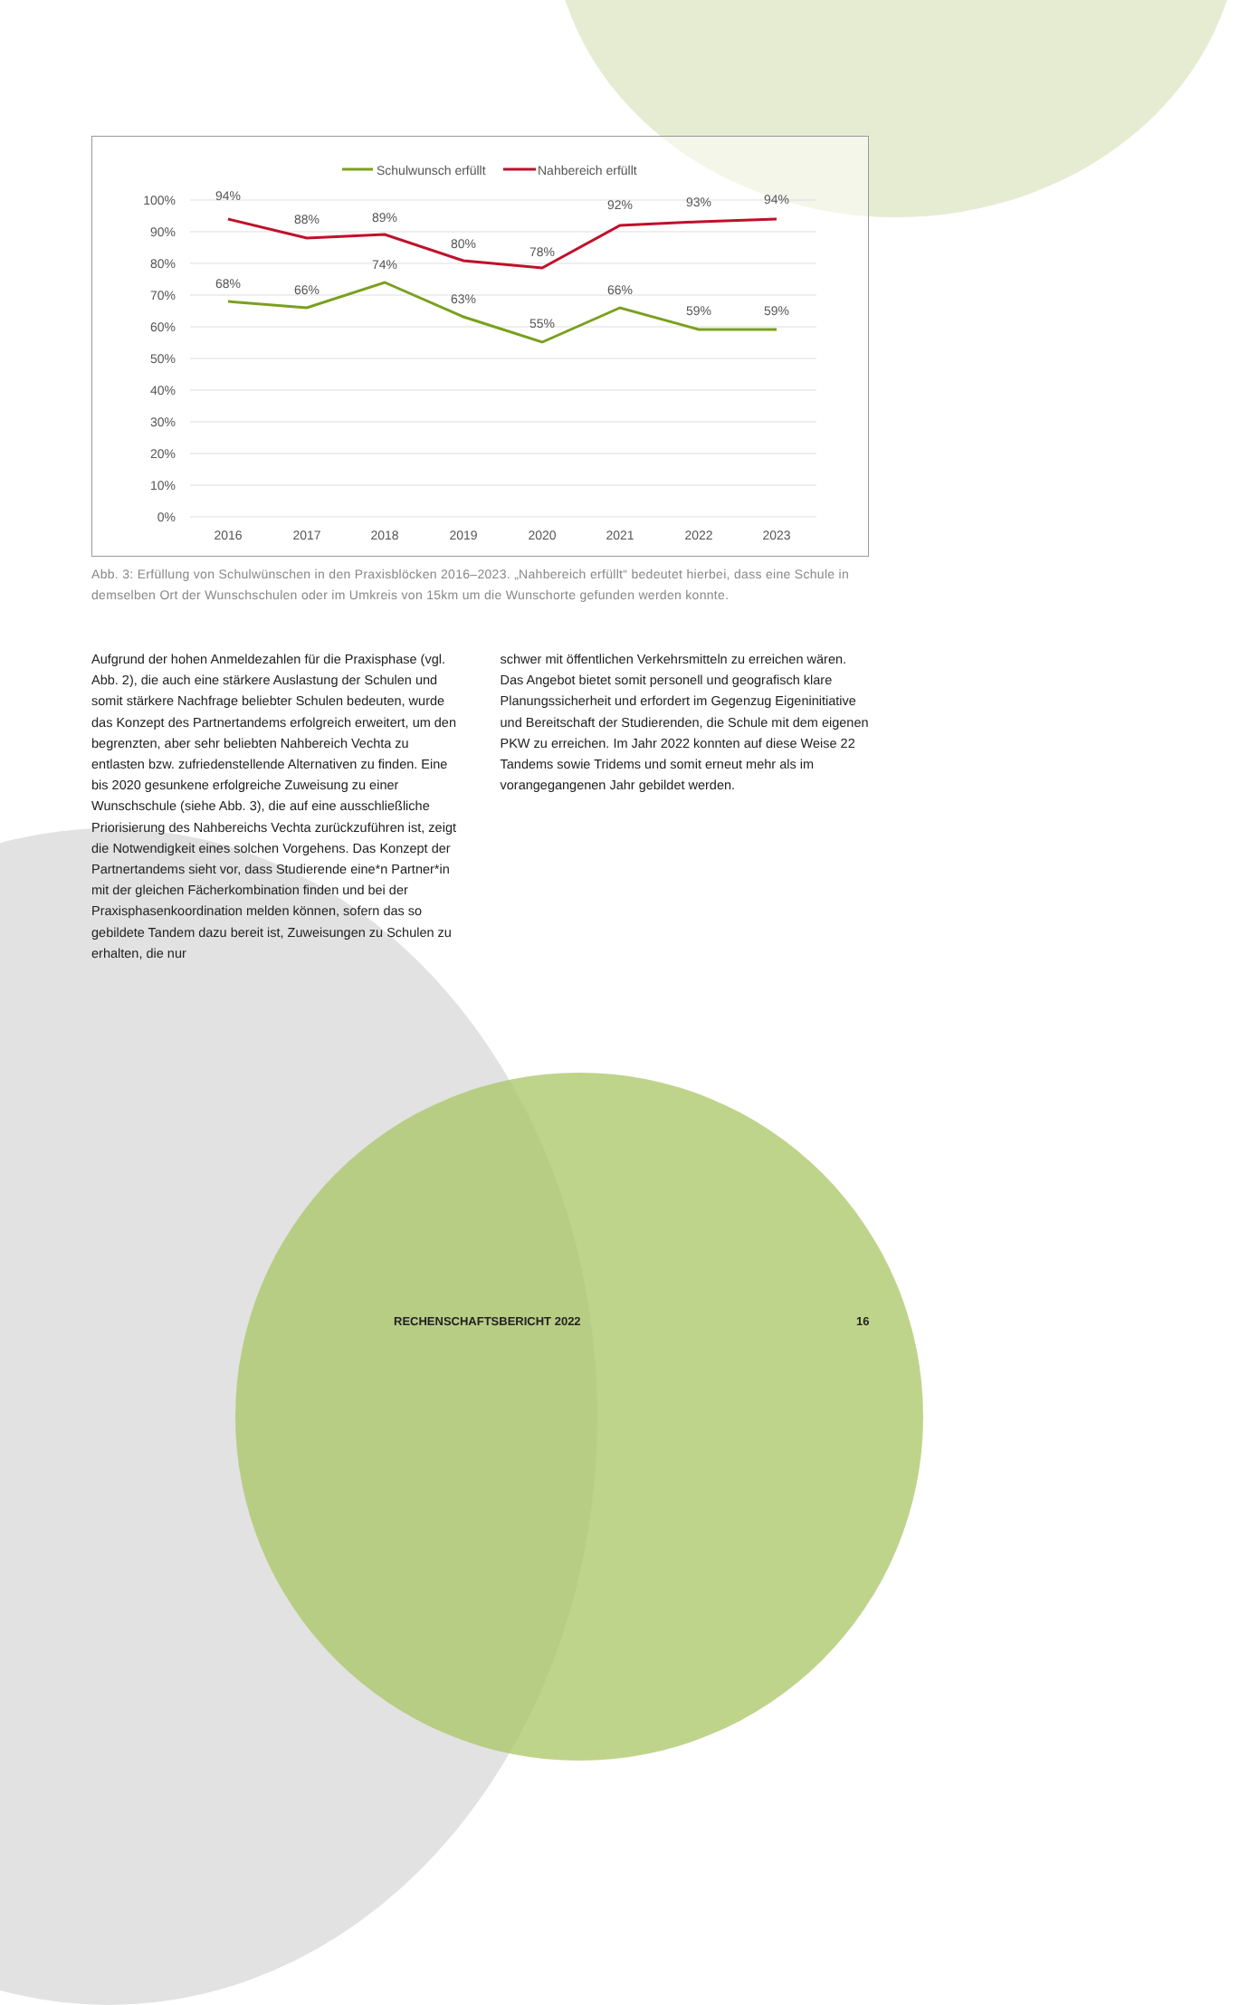Schulwunsch erfüllt
Nahbereich erfüllt
100%
90%
80%
70%
60%
50%
40%
30%
20%
10%
0%
94%
88%
89%
80%
78%
92%
93%
94%
68%
66%
74%
63%
55%
66%
59%
59%
2016
2017
2018
2019
2020
2021
2022
2023
Abb. 3: Erfüllung von Schulwünschen in den Praxisblöcken 2016–2023. „Nahbereich erfüllt“ bedeutet hierbei, dass eine Schule in demselben Ort der Wunschschulen oder im Umkreis von 15km um die Wunschorte gefunden werden konnte.
Aufgrund der hohen Anmeldezahlen für die Praxisphase (vgl. Abb. 2), die auch eine stärkere Auslastung der Schulen und somit stärkere Nachfrage beliebter Schulen bedeuten, wurde das Konzept des Partnertandems erfolgreich erweitert, um den begrenzten, aber sehr beliebten Nahbereich Vechta zu entlasten bzw. zufriedenstellende Alternativen zu finden. Eine bis 2020 gesunkene erfolgreiche Zuweisung zu einer Wunschschule (siehe Abb. 3), die auf eine ausschließliche Priorisierung des Nahbereichs Vechta zurückzufüh­ren ist, zeigt die Notwendigkeit eines solchen Vorgehens. Das Konzept der Partnertandems sieht vor, dass Studierende eine*n Partner*in mit der gleichen Fächerkombination finden und bei der Praxisphasenkoordination melden können, sofern das so gebildete Tandem dazu bereit ist, Zuweisungen zu Schulen zu erhalten, die nur
schwer mit öffentlichen Verkehrsmitteln zu erreichen wären. Das Angebot bietet somit personell und geografisch klare Planungssi­cherheit und erfordert im Gegenzug Eigeninitiative und Bereitschaft der Studierenden, die Schule mit dem eigenen PKW zu erreichen. Im Jahr 2022 konnten auf diese Weise 22 Tandems sowie Tridems und somit erneut mehr als im vorangegangenen Jahr gebildet werden.
RECHENSCHAFTSBERICHT 2022 16